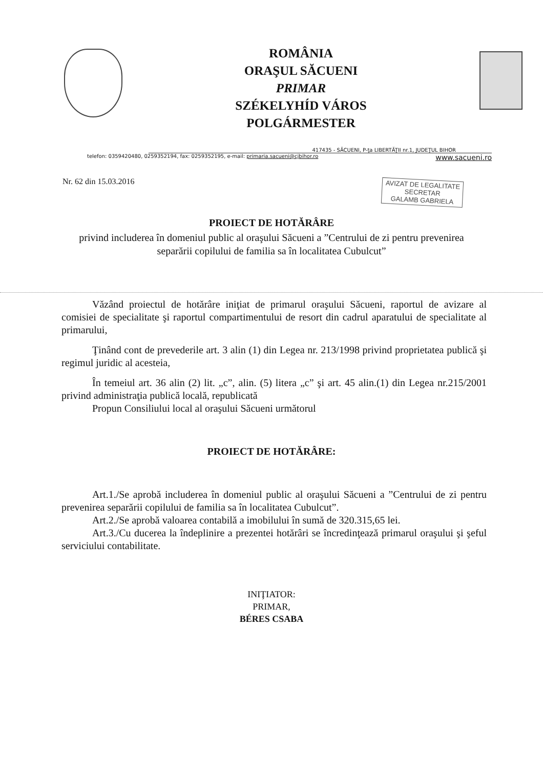ROMÂNIA
ORAŞUL SĂCUENI
PRIMAR
SZÉKELYHÍD VÁROS
POLGÁRMESTER
417435 - SĂCUENI, P-ţa LIBERTĂŢII nr.1, JUDEŢUL BIHOR
telefon: 0359420480, 0259352194, fax: 0259352195, e-mail: primaria.sacueni@cjbihor.ro www.sacueni.ro
Nr. 62 din 15.03.2016
AVIZAT DE LEGALITATE
SECRETAR
GALAMB GABRIELA
PROIECT DE HOTĂRÂRE
privind includerea în domeniul public al oraşului Săcueni a ”Centrului de zi pentru prevenirea separării copilului de familia sa în localitatea Cubulcut”
Văzând proiectul de hotărâre iniţiat de primarul oraşului Săcueni, raportul de avizare al comisiei de specialitate şi raportul compartimentului de resort din cadrul aparatului de specialitate al primarului,
Ţinând cont de prevederile art. 3 alin (1) din Legea nr. 213/1998 privind proprietatea publică şi regimul juridic al acesteia,
În temeiul art. 36 alin (2) lit. „c”, alin. (5) litera „c” şi art. 45 alin.(1) din Legea nr.215/2001 privind administraţia publică locală, republicată
Propun Consiliului local al oraşului Săcueni următorul
PROIECT DE HOTĂRÂRE:
Art.1./Se aprobă includerea în domeniul public al oraşului Săcueni a ”Centrului de zi pentru prevenirea separării copilului de familia sa în localitatea Cubulcut”.
Art.2./Se aprobă valoarea contabilă a imobilului în sumă de 320.315,65 lei.
Art.3./Cu ducerea la îndeplinire a prezentei hotărâri se încredinţează primarul oraşului şi şeful serviciului contabilitate.
INIŢIATOR:
PRIMAR,
BÉRES CSABA